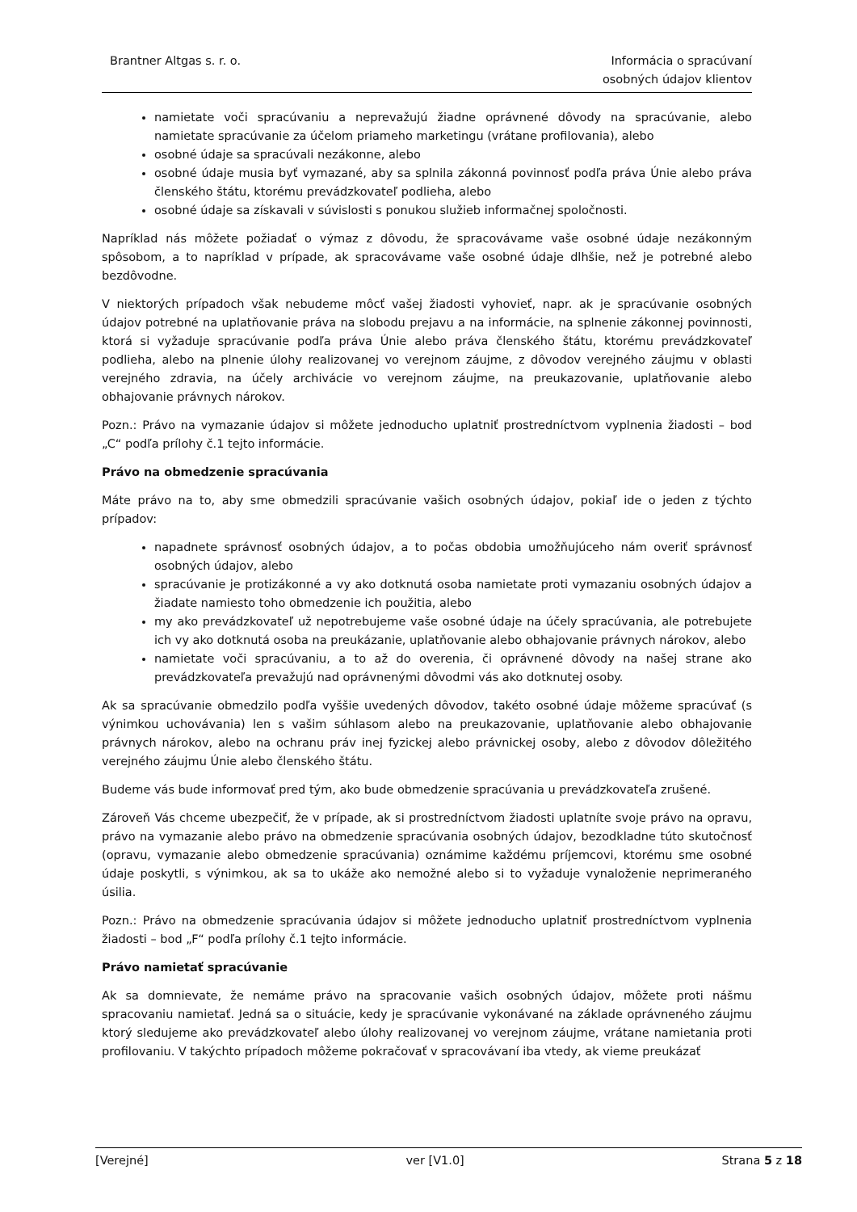Brantner Altgas s. r. o. Informácia o spracúvaní
osobných údajov klientov
namietate voči spracúvaniu a neprevažujú žiadne oprávnené dôvody na spracúvanie, alebo namietate spracúvanie za účelom priameho marketingu (vrátane profilovania), alebo
osobné údaje sa spracúvali nezákonne, alebo
osobné údaje musia byť vymazané, aby sa splnila zákonná povinnosť podľa práva Únie alebo práva členského štátu, ktorému prevádzkovateľ podlieha, alebo
osobné údaje sa získavali v súvislosti s ponukou služieb informačnej spoločnosti.
Napríklad nás môžete požiadať o výmaz z dôvodu, že spracovávame vaše osobné údaje nezákonným spôsobom, a to napríklad v prípade, ak spracovávame vaše osobné údaje dlhšie, než je potrebné alebo bezdôvodne.
V niektorých prípadoch však nebudeme môcť vašej žiadosti vyhovieť, napr. ak je spracúvanie osobných údajov potrebné na uplatňovanie práva na slobodu prejavu a na informácie, na splnenie zákonnej povinnosti, ktorá si vyžaduje spracúvanie podľa práva Únie alebo práva členského štátu, ktorému prevádzkovateľ podlieha, alebo na plnenie úlohy realizovanej vo verejnom záujme, z dôvodov verejného záujmu v oblasti verejného zdravia, na účely archivácie vo verejnom záujme, na preukazovanie, uplatňovanie alebo obhajovanie právnych nárokov.
Pozn.: Právo na vymazanie údajov si môžete jednoducho uplatniť prostredníctvom vyplnenia žiadosti – bod „C“ podľa prílohy č.1 tejto informácie.
Právo na obmedzenie spracúvania
Máte právo na to, aby sme obmedzili spracúvanie vašich osobných údajov, pokiaľ ide o jeden z týchto prípadov:
napadnete správnosť osobných údajov, a to počas obdobia umožňujúceho nám overiť správnosť osobných údajov, alebo
spracúvanie je protizákonné a vy ako dotknutá osoba namietate proti vymazaniu osobných údajov a žiadate namiesto toho obmedzenie ich použitia, alebo
my ako prevádzkovateľ už nepotrebujeme vaše osobné údaje na účely spracúvania, ale potrebujete ich vy ako dotknutá osoba na preukázanie, uplatňovanie alebo obhajovanie právnych nárokov, alebo
namietate voči spracúvaniu, a to až do overenia, či oprávnené dôvody na našej strane ako prevádzkovateľa prevažujú nad oprávnenými dôvodmi vás ako dotknutej osoby.
Ak sa spracúvanie obmedzilo podľa vyššie uvedených dôvodov, takéto osobné údaje môžeme spracúvať (s výnimkou uchovávania) len s vašim súhlasom alebo na preukazovanie, uplatňovanie alebo obhajovanie právnych nárokov, alebo na ochranu práv inej fyzickej alebo právnickej osoby, alebo z dôvodov dôležitého verejného záujmu Únie alebo členského štátu.
Budeme vás bude informovať pred tým, ako bude obmedzenie spracúvania u prevádzkovateľa zrušené.
Zároveň Vás chceme ubezpečiť, že v prípade, ak si prostredníctvom žiadosti uplatníte svoje právo na opravu, právo na vymazanie alebo právo na obmedzenie spracúvania osobných údajov, bezodkladne túto skutočnosť (opravu, vymazanie alebo obmedzenie spracúvania) oznámime každému príjemcovi, ktorému sme osobné údaje poskytli, s výnimkou, ak sa to ukáže ako nemožné alebo si to vyžaduje vynaloženie neprimeraného úsilia.
Pozn.: Právo na obmedzenie spracúvania údajov si môžete jednoducho uplatniť prostredníctvom vyplnenia žiadosti – bod „F“ podľa prílohy č.1 tejto informácie.
Právo namietať spracúvanie
Ak sa domnievate, že nemáme právo na spracovanie vašich osobných údajov, môžete proti nášmu spracovaniu namietať. Jedná sa o situácie, kedy je spracúvanie vykonávané na základe oprávneného záujmu ktorý sledujeme ako prevádzkovateľ alebo úlohy realizovanej vo verejnom záujme, vrátane namietania proti profilovaniu. V takýchto prípadoch môžeme pokračovať v spracovávaní iba vtedy, ak vieme preukázať
[Verejné] ver [V1.0] Strana 5 z 18